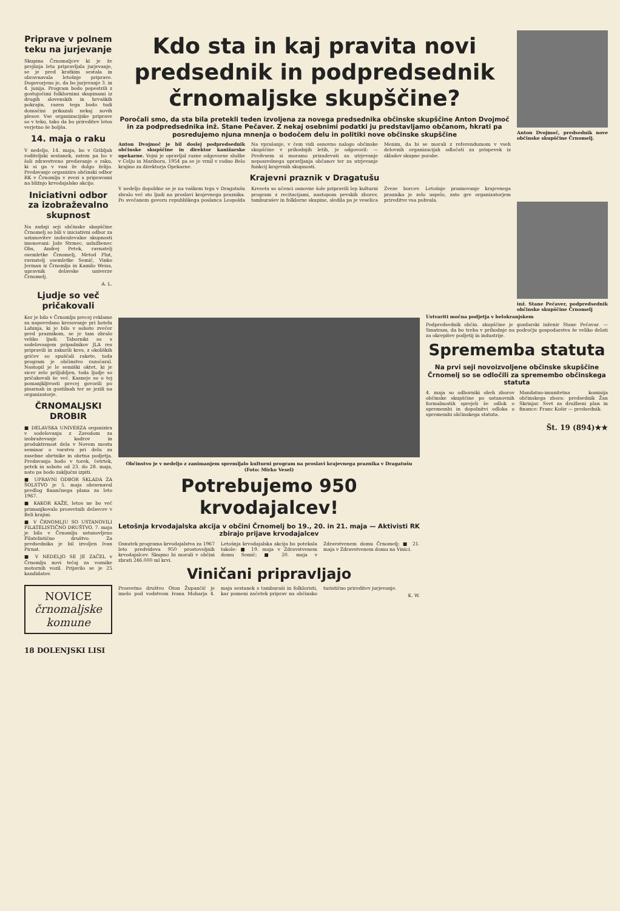Priprave v polnem teku na jurjevanje
Skupina Črnomaljcev ki je že prejšnja leta pripravljala jurjevanje, se je pred kratkim sestala in obravnavala letošnje priprave. Dogovorjeno je, da bo jurjevanje 3. in 4. junija. Program bodo popestrili z gostujočimi folklornimi skupinami iz drugih slovenskih in hrvaških pokrajin, razen tega bodo tudi domačini prikazali nekaj novih plesov. Vse organizacijske priprave so v teku, tako da bo prireditev letos verjetno še boljša.
14. maja o raku
V nedeljo, 14. maja, bo v Gribljah roditeljski sestanek, zatem pa bo v šoli zdravstveno predavanje o raku, ki si ga v vasi že dolgo želijo. Predavanje organizira občinski odbor RK v Črnomlju v zvezi s pripravami na bližnjo krvodajalsko akcijo.
Iniciativni odbor za izobraževalno skupnost
Na zadnji seji občinske skupščine Črnomelj so bili v iniciativni odbor za ustanovitev izobraževalne skupnosti imenovani: Jože Strmec, uslužbenec Obs, Andrej Petek, ravnatelj osemletke Črnomelj, Metod Plut, ravnatelj osemletke Semič, Vinko Jerman iz Črnomlja in Kamilo Weiss, upravnik delavske univerze Črnomelj.
A. L.
Ljudje so več pričakovali
Ker je bilo v Črnomlju precej reklame za napovedano kresovanje pri hotelu Lahinja, ki je bilo v soboto zvečer pred praznikom, se je tam zbralo veliko ljudi. Taborniki so s sodelovanjem pripadnikov JLA res pripravili in zakurili kres, z okoliških gričev so spuščali rakete, toda program je občinstvo razočaral. Nastopil je le semiški oktet, ki je sicer zelo priljubljen, toda ljudje so pričakovali še več. Kasneje so o tej pomanjkljivosti precej govorili po pisarnah in gostilnah ter se jezili na organizatorje.
ČRNOMALJSKI DROBIR
■ DELAVSKA UNIVERZA organizira v sodelovanju z Zavodom za izobraževanje kadrov in produktivnost dela v Novem mestu seminar o varstvu pri delu za zasebne obrtnike in obrtna podjetja. Predavanja bodo v torek, četrtek, petek in soboto od 23. do 28. maja, nato pa bodo zaključni izpiti.
■ UPRAVNI ODBOR SKLADA ZA ŠOLSTVO je 5. maja obravnaval predlog finančnega plana za leto 1967.
■ KAKOR KAŽE, letos ne bo več primanjkovalo prosvetnih delavcev v Beli krajini.
■ V ČRNOMLJU SO USTANOVILI FILATELISTIČNO DRUŠTVO. 7. maja je bilo v Črnomlju ustanovljeno Filatelistično društvo. Za predsednika je bil izvoljen Ivan Pirnat.
■ V NEDELJO SE JE ZAČEL v Črnomlju novi tečaj za voznike motornih vozil. Prijavilo se je 25 kandidatov.
NOVICE
črnomaljske komune
18 DOLENJSKI LISI
Kdo sta in kaj pravita novi predsednik in podpredsednik črnomaljske skupščine?
Poročali smo, da sta bila pretekli teden izvoljena za novega predsednika občinske skupščine Anton Dvojmoč in za podpredsednika inž. Stane Pečaver. Z nekaj osebnimi podatki ju predstavljamo občanom, hkrati pa posredujemo njuna mnenja o bodočem delu in politiki nove občinske skupščine
Anton Dvojmoč je bil doslej podpredsednik občinske skupščine in direktor kanižarske opekarne. Vojni je opravljal razne odgovorne službe v Celju in Mariboru, 1954 pa se je vrnil v rodno Belo krajino za direktorja Opekarne.
Na vprašanje, v čem vidi osnovno nalogo občinske skupščine v prihodnjih letih, je odgovoril: — Predvsem si moramo prizadevati za utrjevanje neposrednega upravljanja občanov ter za utrjevanje funkcij krajevnih skupnosti.
Menim, da bi se morali z referendumom v vseh delovnih organizacijah odločati za prispevek iz skladov skupne porabe.
Krajevni praznik v Dragatušu
V nedeljo dopoldne se je na vaškem trgu v Dragatušu zbralo več sto ljudi na proslavi krajevnega praznika. Po svečanem govoru republiškega poslanca Leopolda Kreseta so učenci osnovne šole pripravili lep kulturni program z recitacijami, nastopom pevskih zborov, tamburašev in folklorne skupine, sledila pa je veselica Zveze borcev. Letošnje praznovanje krajevnega praznika je zelo uspelo, zato gre organizatorjem prireditve vsa pohvala.
Anton Dvojmoč, predsednik nove občinske skupščine Črnomelj.
inž. Stane Pečaver, podpredsednik občinske skupščine Črnomelj
Občinstvo je v nedeljo z zanimanjem spremljalo kulturni program na proslavi krajevnega praznika v Dragatušu (Foto: Mirko Vesel)
Potrebujemo 950 krvodajalcev!
Letošnja krvodajalska akcija v občini Črnomelj bo 19., 20. in 21. maja — Aktivisti RK zbirajo prijave krvodajalcev
Osnutek programa krvodajalstva za 1967 leto predvideva 950 prostovoljnih krvodajalcev. Skupno bi morali v občini zbrati 246.000 ml krvi.
Letošnja krvodajalska akcija bo potekala takole: ■ 19. maja v Zdravstvenem domu Semič; ■ 20. maja v Zdravstvenem domu Črnomelj; ■ 21. maja v Zdravstvenem domu na Vinici.
Viničani pripravljajo
Prosvetno društvo Oton Župančič je imelo pod vodstvom Ivana Moharja 4. maja sestanek s tamburaši in folkloristi, kar pomeni začetek priprav na občinsko turistično prireditev jurjevanje.
K. W.
Ustvariti močna podjetja v belokranjskem
Podpredsednik občin. skupščine je gozdarski inženir Stane Pečavar. — Smatram, da bo treba v prihodnje na področju gospodarstva še veliko delati za okrepitev podjetij in industrije.
Sprememba statuta
Na prvi seji novoizvoljene občinske skupščine Črnomelj so se odločili za spremembo občinskega statuta
4. maja so odborniki obeh zborov občinske skupščine po ustanovnih formalnostih sprejeli še odlok o spremembi in dopolnitvi odloka o spremembi občinskega statuta.
Mandatno-imunitetna komisija občinskega zbora: predsednik Žan Skrinjar. Svet za družbeni plan in finance: Franc Košir — predsednik.
Št. 19 (894)★★